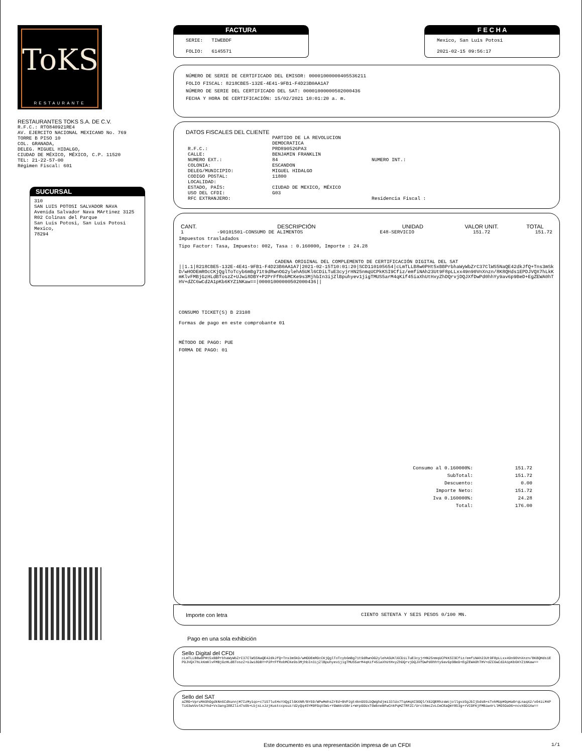ToKS
RESTAURANTE
RESTAURANTES TOKS S.A. DE C.V.
R.F.C.: RTO840921RE4
AV. EJERCITO NACIONAL MEXICANO No. 769
TORRE B PISO 10
COL. GRANADA,
DELEG. MIGUEL HIDALGO,
CIUDAD DE MÉXICO, MÉXICO, C.P. 11520
TEL: 21-22-57-00
Régimen Fiscal: 601
SUCURSAL
310
SAN LUIS POTOSI SALVADOR NAVA
Avenida Salvador Nava MArtinez 3125
R02 Colinas del Parque
San Luis Potosi, San Luis Potosi Mexico,
78294
FACTURA
SERIE: TIWEBDF
FOLIO: 6145571
F E C H A
Mexico, San Luis Potosi
2021-02-15 09:56:17
NÚMERO DE SERIE DE CERTIFICADO DEL EMISOR: 00001000000405536211
FOLIO FISCAL: 8218CBE5-132E-4E41-9FB1-F4D23B0AA1A7
NÚMERO DE SERIE DEL CERTIFICADO DEL SAT: 00001000000502000436
FECHA Y HORA DE CERTIFICACIÓN: 15/02/2021 10:01:20 a. m.
DATOS FISCALES DEL CLIENTE
| | PARTIDO DE LA REVOLUCION DEMOCRATICA | |
| R.F.C.: | PRD890526PA3 | |
| CALLE: | BENJAMIN FRANKLIN | |
| NUMERO EXT.: | 84 | NUMERO INT.: |
| COLONIA: | ESCANDON | |
| DELEG/MUNICIPIO: | MIGUEL HIDALGO | |
| CODIGO POSTAL: | 11800 | |
| LOCALIDAD: | | |
| ESTADO, PAÍS: | CIUDAD DE MEXICO, MÉXICO | |
| USO DEL CFDI: | G03 | |
| RFC EXTRANJERO: | | Residencia Fiscal : |
| CANT. | DESCRIPCIÓN | UNIDAD | VALOR UNIT. | TOTAL |
| --- | --- | --- | --- | --- |
| 1 | -90101501-CONSUMO DE ALIMENTOS | E48-SERVICIO | 151.72 | 151.72 |
Impuestos trasladados
Tipo Factor: Tasa, Impuesto: 002, Tasa : 0.160000, Importe : 24.28
CADENA ORIGINAL DEL COMPLEMENTO DE CERTIFICACIÓN DIGITAL DEL SAT
||1.1|8218CBE5-132E-4E41-9FB1-F4D23B0AA1A7|2021-02-15T10:01:20|SCD110105654|cLmTLLB8w0PHt5xBBPrbhaWyWbZrC37ClWS5NaQE42dkJfQ+Tns3mSkD/wHODEmROcCKjQglToTcyb6mBg71t9dRwnOG2ylehA5UKl6CDiLTuE3cyjrHN25nmqUCPkKSI9Cfiz/emfiNAh23Ut9F8pLLxx49n90VnXnzn/8K8QHds1EPDJVQX7hLkKmKlvFMBjGzHLdBToszZ+UJwi8DBY+P2PrFfRobMCKe9s3MjhbIn3ijZlBpuhyev1jigTMUS5arM4qKif45iaXhUtHxyZhDQrvjDQJXfDwPd0hhYy9av6p9BeD+EgZEWA0hTHV+dZC6wCd2A1pKb6KYZ1NKaw==|00001000000502000436||
CONSUMO TICKET(S) B 23108
Formas de pago en este comprobante 01
MÉTODO DE PAGO: PUE
FORMA DE PAGO: 01
| Consumo al 0.160000%: | 151.72 |
| SubTotal: | 151.72 |
| Descuento: | 0.00 |
| Importe Neto: | 151.72 |
| Iva 0.160000%: | 24.28 |
| Total: | 176.00 |
Importe con letra CIENTO SETENTA Y SEIS PESOS 0/100 MN.
Pago en una sola exhibición
Sello Digital del CFDI
cLmTLLB8w0PHt5xBBPrbhaWyWbZrC37ClWS5NaQE42dkJfQ+Tns3mSkD/wHODEmROcCKjQglToTcyb6mBg71t9dRwnOG2ylehA5UKl6CDiLTuE3cyjrHN25nmqUCPkKSI9Cfiz/emfiNAh23Ut9F8pLLxx49n90VnXnzn/8K8QHds1EPDJVQX7hLkKmKlvFMBjGzHLdBToszZ+UJwi8DBY+P2PrFfRobMCKe9s3MjhbIn3ijZlBpuhyev1jigTMUS5arM4qKif45iaXhUtHxyZhDQrvjDQJXfDwPd0hhYy9av6p9BeD+EgZEWA0hTHV+dZC6wCd2A1pKb6KYZ1NKaw==
Sello del SAT
aZRG+VpruMA9hOgdkNn6CdkunnjH7IzMy1qo+c7157lutHxYXQgIl6KXNR/BY69/WPwMehsZrEd+BVPJgt4knG55LbQWghdjmi33lUx7TqAHqXC9OQl/X62QERhzsWcjollgvz5gJbIjbdsB+sTvkMUpH9pHa0rqLnaqX2/x04iLM4PTi63wVUvlNJYkd+Vx3angIEEZli47s0b+LbjsLxJzjKustccpsuz/d2yQq4SYM9FGqXSWi+YGWAks5Bri+WrpGOUxT6WbneBFwCnkPqHZTRFZC/Urct8mcZvLCmCEaQmY853g+rVCOFKjFMBiw4rLlMOSOa96+ncvXGD1Xw==
Este documento es una representación impresa de un CFDI 1/1